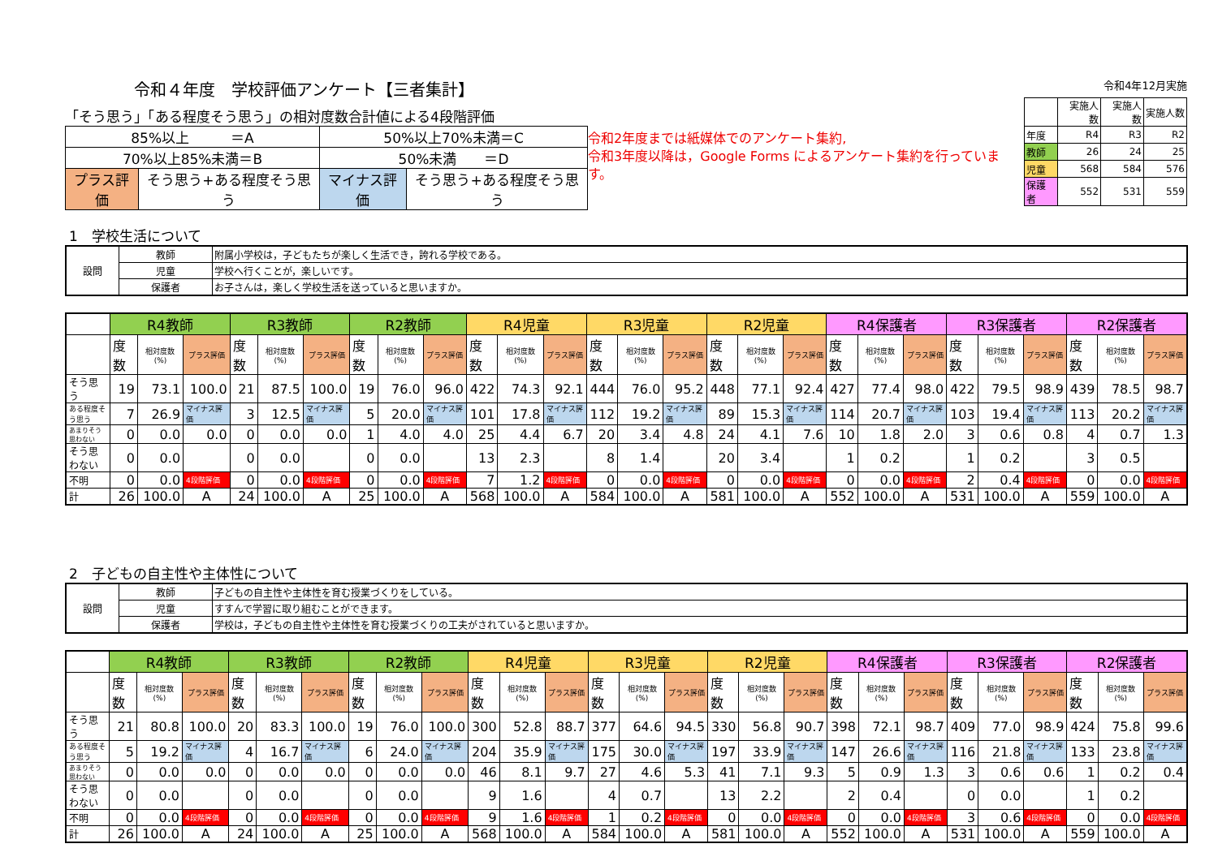令和４年度　学校評価アンケート【三者集計】
「そう思う」「ある程度そう思う」の相対度数合計値による4段階評価
| 85%以上 ＝A | | 50%以上70%未満＝C | |
| 70%以上85%未満＝B | | 50%未満 ＝D | |
| プラス評価 | そう思う+ある程度そう思う | マイナス評価 | そう思う+ある程度そう思う |
令和2年度までは紙媒体でのアンケート集約,
令和3年度以降は，Google Forms によるアンケート集約を行っています。
令和4年12月実施
| | 実施人数 | 実施人数 | 実施人数 |
| 年度 | R4 | R3 | R2 |
| 教師 | 26 | 24 | 25 |
| 児童 | 568 | 584 | 576 |
| 保護者 | 552 | 531 | 559 |
1　学校生活について
| 設問 | 教師 | 附属小学校は，子どもたちが楽しく生活でき，誇れる学校である。 |
| | 児童 | 学校へ行くことが，楽しいです。 |
| | 保護者 | お子さんは，楽しく学校生活を送っていると思いますか。 |
| | R4教師 | | | R3教師 | | | R2教師 | | | R4児童 | | | R3児童 | | | R2児童 | | | R4保護者 | | | R3保護者 | | | R2保護者 | | |
| | 度数 | 相対度数(%) | プラス評価 | 度数 | 相対度数(%) | プラス評価 | 度数 | 相対度数(%) | プラス評価 | 度数 | 相対度数(%) | プラス評価 | 度数 | 相対度数(%) | プラス評価 | 度数 | 相対度数(%) | プラス評価 | 度数 | 相対度数(%) | プラス評価 | 度数 | 相対度数(%) | プラス評価 | 度数 | 相対度数(%) | プラス評価 |
| そう思う | 19 | 73.1 | 100.0 | 21 | 87.5 | 100.0 | 19 | 76.0 | 96.0 | 422 | 74.3 | 92.1 | 444 | 76.0 | 95.2 | 448 | 77.1 | 92.4 | 427 | 77.4 | 98.0 | 422 | 79.5 | 98.9 | 439 | 78.5 | 98.7 |
| ある程度そう思う | 7 | 26.9 | マイナス評価 | 3 | 12.5 | マイナス評価 | 5 | 20.0 | マイナス評価 | 101 | 17.8 | マイナス評価 | 112 | 19.2 | マイナス評価 | 89 | 15.3 | マイナス評価 | 114 | 20.7 | マイナス評価 | 103 | 19.4 | マイナス評価 | 113 | 20.2 | マイナス評価 |
| あまりそう思わない | 0 | 0.0 | 0.0 | 0 | 0.0 | 0.0 | 1 | 4.0 | 4.0 | 25 | 4.4 | 6.7 | 20 | 3.4 | 4.8 | 24 | 4.1 | 7.6 | 10 | 1.8 | 2.0 | 3 | 0.6 | 0.8 | 4 | 0.7 | 1.3 |
| そう思わない | 0 | 0.0 | | 0 | 0.0 | | 0 | 0.0 | | 13 | 2.3 | | 8 | 1.4 | | 20 | 3.4 | | 1 | 0.2 | | 1 | 0.2 | | 3 | 0.5 | |
| 不明 | 0 | 0.0 | 4段階評価 | 0 | 0.0 | 4段階評価 | 0 | 0.0 | 4段階評価 | 7 | 1.2 | 4段階評価 | 0 | 0.0 | 4段階評価 | 0 | 0.0 | 4段階評価 | 0 | 0.0 | 4段階評価 | 2 | 0.4 | 4段階評価 | 0 | 0.0 | 4段階評価 |
| 計 | 26 | 100.0 | A | 24 | 100.0 | A | 25 | 100.0 | A | 568 | 100.0 | A | 584 | 100.0 | A | 581 | 100.0 | A | 552 | 100.0 | A | 531 | 100.0 | A | 559 | 100.0 | A |
2　子どもの自主性や主体性について
| 設問 | 教師 | 子どもの自主性や主体性を育む授業づくりをしている。 |
| | 児童 | すすんで学習に取り組むことができます。 |
| | 保護者 | 学校は，子どもの自主性や主体性を育む授業づくりの工夫がされていると思いますか。 |
| | R4教師 | | | R3教師 | | | R2教師 | | | R4児童 | | | R3児童 | | | R2児童 | | | R4保護者 | | | R3保護者 | | | R2保護者 | | |
| | 度数 | 相対度数(%) | プラス評価 | 度数 | 相対度数(%) | プラス評価 | 度数 | 相対度数(%) | プラス評価 | 度数 | 相対度数(%) | プラス評価 | 度数 | 相対度数(%) | プラス評価 | 度数 | 相対度数(%) | プラス評価 | 度数 | 相対度数(%) | プラス評価 | 度数 | 相対度数(%) | プラス評価 | 度数 | 相対度数(%) | プラス評価 |
| そう思う | 21 | 80.8 | 100.0 | 20 | 83.3 | 100.0 | 19 | 76.0 | 100.0 | 300 | 52.8 | 88.7 | 377 | 64.6 | 94.5 | 330 | 56.8 | 90.7 | 398 | 72.1 | 98.7 | 409 | 77.0 | 98.9 | 424 | 75.8 | 99.6 |
| ある程度そう思う | 5 | 19.2 | マイナス評価 | 4 | 16.7 | マイナス評価 | 6 | 24.0 | マイナス評価 | 204 | 35.9 | マイナス評価 | 175 | 30.0 | マイナス評価 | 197 | 33.9 | マイナス評価 | 147 | 26.6 | マイナス評価 | 116 | 21.8 | マイナス評価 | 133 | 23.8 | マイナス評価 |
| あまりそう思わない | 0 | 0.0 | 0.0 | 0 | 0.0 | 0.0 | 0 | 0.0 | 0.0 | 46 | 8.1 | 9.7 | 27 | 4.6 | 5.3 | 41 | 7.1 | 9.3 | 5 | 0.9 | 1.3 | 3 | 0.6 | 0.6 | 1 | 0.2 | 0.4 |
| そう思わない | 0 | 0.0 | | 0 | 0.0 | | 0 | 0.0 | | 9 | 1.6 | | 4 | 0.7 | | 13 | 2.2 | | 2 | 0.4 | | 0 | 0.0 | | 1 | 0.2 | |
| 不明 | 0 | 0.0 | 4段階評価 | 0 | 0.0 | 4段階評価 | 0 | 0.0 | 4段階評価 | 9 | 1.6 | 4段階評価 | 1 | 0.2 | 4段階評価 | 0 | 0.0 | 4段階評価 | 0 | 0.0 | 4段階評価 | 3 | 0.6 | 4段階評価 | 0 | 0.0 | 4段階評価 |
| 計 | 26 | 100.0 | A | 24 | 100.0 | A | 25 | 100.0 | A | 568 | 100.0 | A | 584 | 100.0 | A | 581 | 100.0 | A | 552 | 100.0 | A | 531 | 100.0 | A | 559 | 100.0 | A |